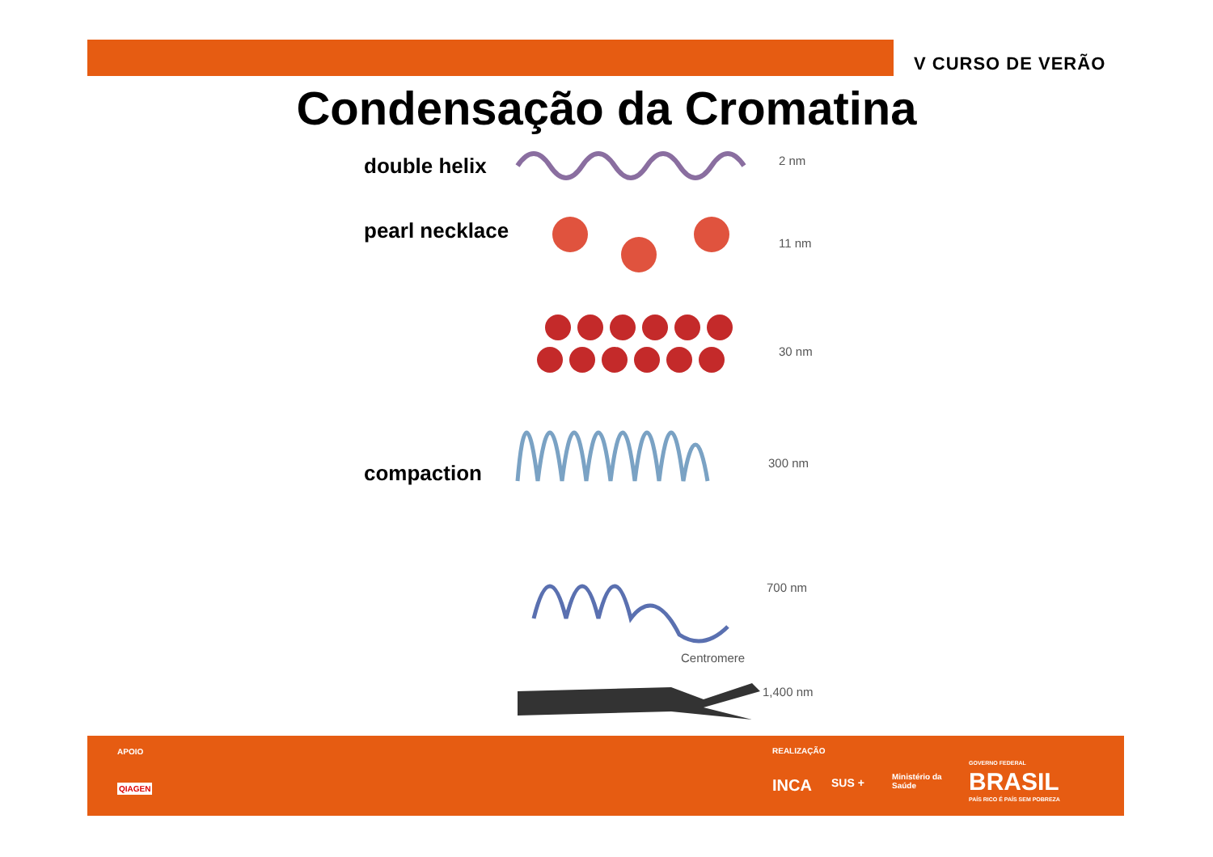V CURSO DE VERÃO
Condensação da Cromatina
double helix
pearl necklace
compaction
2 nm
11 nm
30 nm
300 nm
700 nm
Centromere
1,400 nm
APOIO
QIAGEN
REALIZAÇÃO
INCA SUS + Ministério da
Saúde
GOVERNO FEDERAL
BRASIL
PAÍS RICO É PAÍS SEM POBREZA